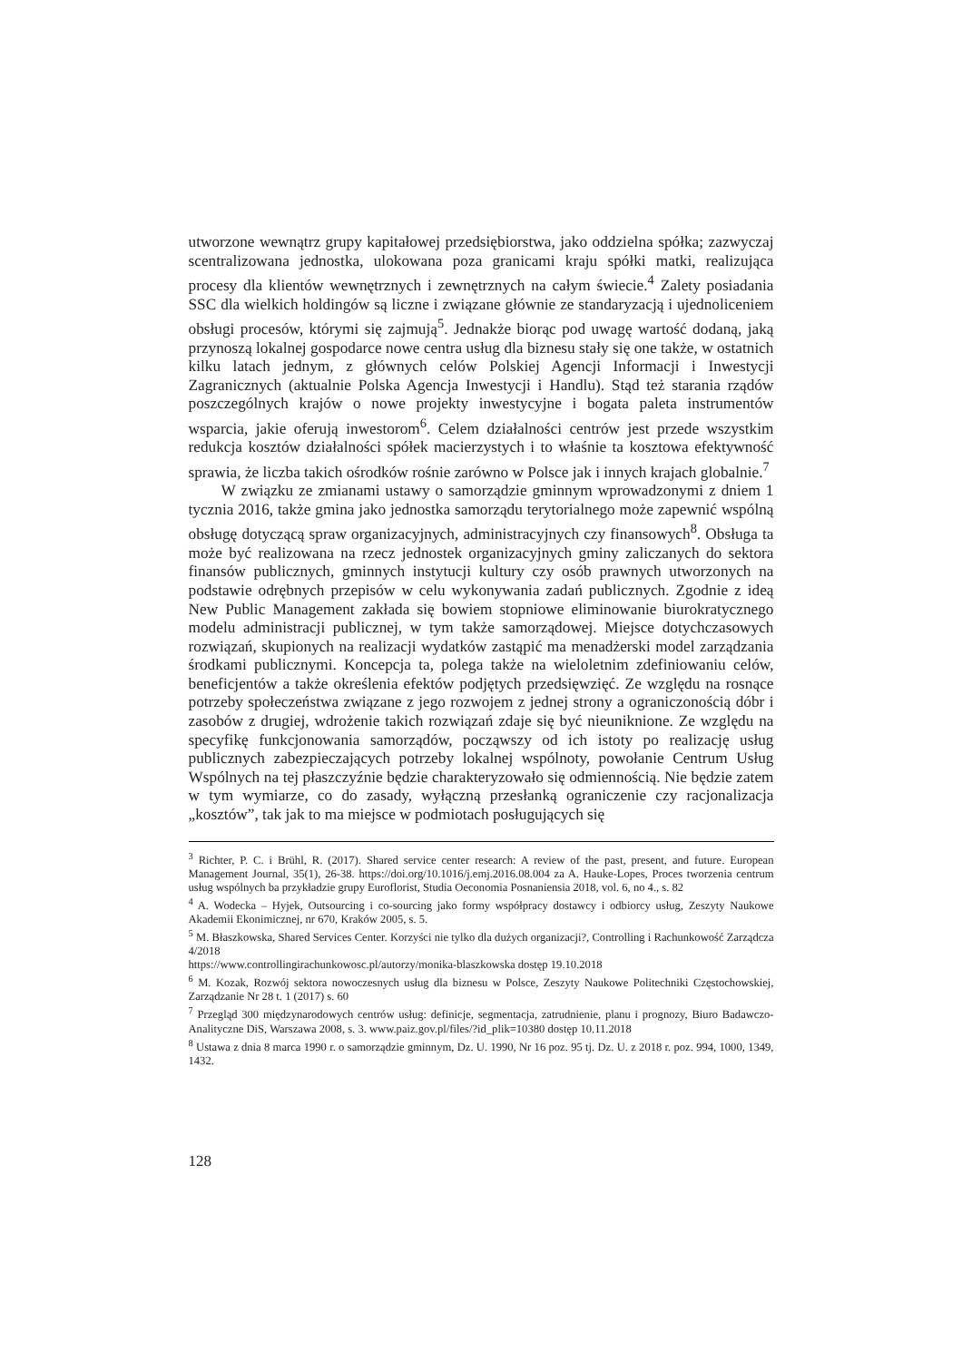utworzone wewnątrz grupy kapitałowej przedsiębiorstwa, jako oddzielna spółka; zazwyczaj scentralizowana jednostka, ulokowana poza granicami kraju spółki matki, realizująca procesy dla klientów wewnętrznych i zewnętrznych na całym świecie.<sup>4</sup> Zalety posiadania SSC dla wielkich holdingów są liczne i związane głównie ze standaryzacją i ujednoliceniem obsługi procesów, którymi się zajmują<sup>5</sup>. Jednakże biorąc pod uwagę wartość dodaną, jaką przynoszą lokalnej gospodarce nowe centra usług dla biznesu stały się one także, w ostatnich kilku latach jednym, z głównych celów Polskiej Agencji Informacji i Inwestycji Zagranicznych (aktualnie Polska Agencja Inwestycji i Handlu). Stąd też starania rządów poszczególnych krajów o nowe projekty inwestycyjne i bogata paleta instrumentów wsparcia, jakie oferują inwestorom<sup>6</sup>. Celem działalności centrów jest przede wszystkim redukcja kosztów działalności spółek macierzystych i to właśnie ta kosztowa efektywność sprawia, że liczba takich ośrodków rośnie zarówno w Polsce jak i innych krajach globalnie.<sup>7</sup>
W związku ze zmianami ustawy o samorządzie gminnym wprowadzonymi z dniem 1 tycznia 2016, także gmina jako jednostka samorządu terytorialnego może zapewnić wspólną obsługę dotyczącą spraw organizacyjnych, administracyjnych czy finansowych<sup>8</sup>. Obsługa ta może być realizowana na rzecz jednostek organizacyjnych gminy zaliczanych do sektora finansów publicznych, gminnych instytucji kultury czy osób prawnych utworzonych na podstawie odrębnych przepisów w celu wykonywania zadań publicznych. Zgodnie z ideą New Public Management zakłada się bowiem stopniowe eliminowanie biurokratycznego modelu administracji publicznej, w tym także samorządowej. Miejsce dotychczasowych rozwiązań, skupionych na realizacji wydatków zastąpić ma menadżerski model zarządzania środkami publicznymi. Koncepcja ta, polega także na wieloletnim zdefiniowaniu celów, beneficjentów a także określenia efektów podjętych przedsięwzięć. Ze względu na rosnące potrzeby społeczeństwa związane z jego rozwojem z jednej strony a ograniczonością dóbr i zasobów z drugiej, wdrożenie takich rozwiązań zdaje się być nieuniknione. Ze względu na specyfikę funkcjonowania samorządów, począwszy od ich istoty po realizację usług publicznych zabezpieczających potrzeby lokalnej wspólnoty, powołanie Centrum Usług Wspólnych na tej płaszczyźnie będzie charakteryzowało się odmiennością. Nie będzie zatem w tym wymiarze, co do zasady, wyłączną przesłanką ograniczenie czy racjonalizacja „kosztów”, tak jak to ma miejsce w podmiotach posługujących się
<sup>3</sup> Richter, P. C. i Brühl, R. (2017). Shared service center research: A review of the past, present, and future. European Management Journal, 35(1), 26-38. https://doi.org/10.1016/j.emj.2016.08.004 za A. Hauke-Lopes, Proces tworzenia centrum usług wspólnych ba przykładzie grupy Euroflorist, Studia Oeconomia Posnaniensia 2018, vol. 6, no 4., s. 82
<sup>4</sup> A. Wodecka – Hyjek, Outsourcing i co-sourcing jako formy współpracy dostawcy i odbiorcy usług, Zeszyty Naukowe Akademii Ekonimicznej, nr 670, Kraków 2005, s. 5.
<sup>5</sup> M. Błaszkowska, Shared Services Center. Korzyści nie tylko dla dużych organizacji?, Controlling i Rachunkowość Zarządcza 4/2018
https://www.controllingirachunkowosc.pl/autorzy/monika-blaszkowska dostęp 19.10.2018
<sup>6</sup> M. Kozak, Rozwój sektora nowoczesnych usług dla biznesu w Polsce, Zeszyty Naukowe Politechniki Częstochowskiej, Zarządzanie Nr 28 t. 1 (2017) s. 60
<sup>7</sup> Przegląd 300 międzynarodowych centrów usług: definicje, segmentacja, zatrudnienie, planu i prognozy, Biuro Badawczo-Analityczne DiS, Warszawa 2008, s. 3. www.paiz.gov.pl/files/?id_plik=10380 dostęp 10.11.2018
<sup>8</sup> Ustawa z dnia 8 marca 1990 r. o samorządzie gminnym, Dz. U. 1990, Nr 16 poz. 95 tj. Dz. U. z 2018 r. poz. 994, 1000, 1349, 1432.
128